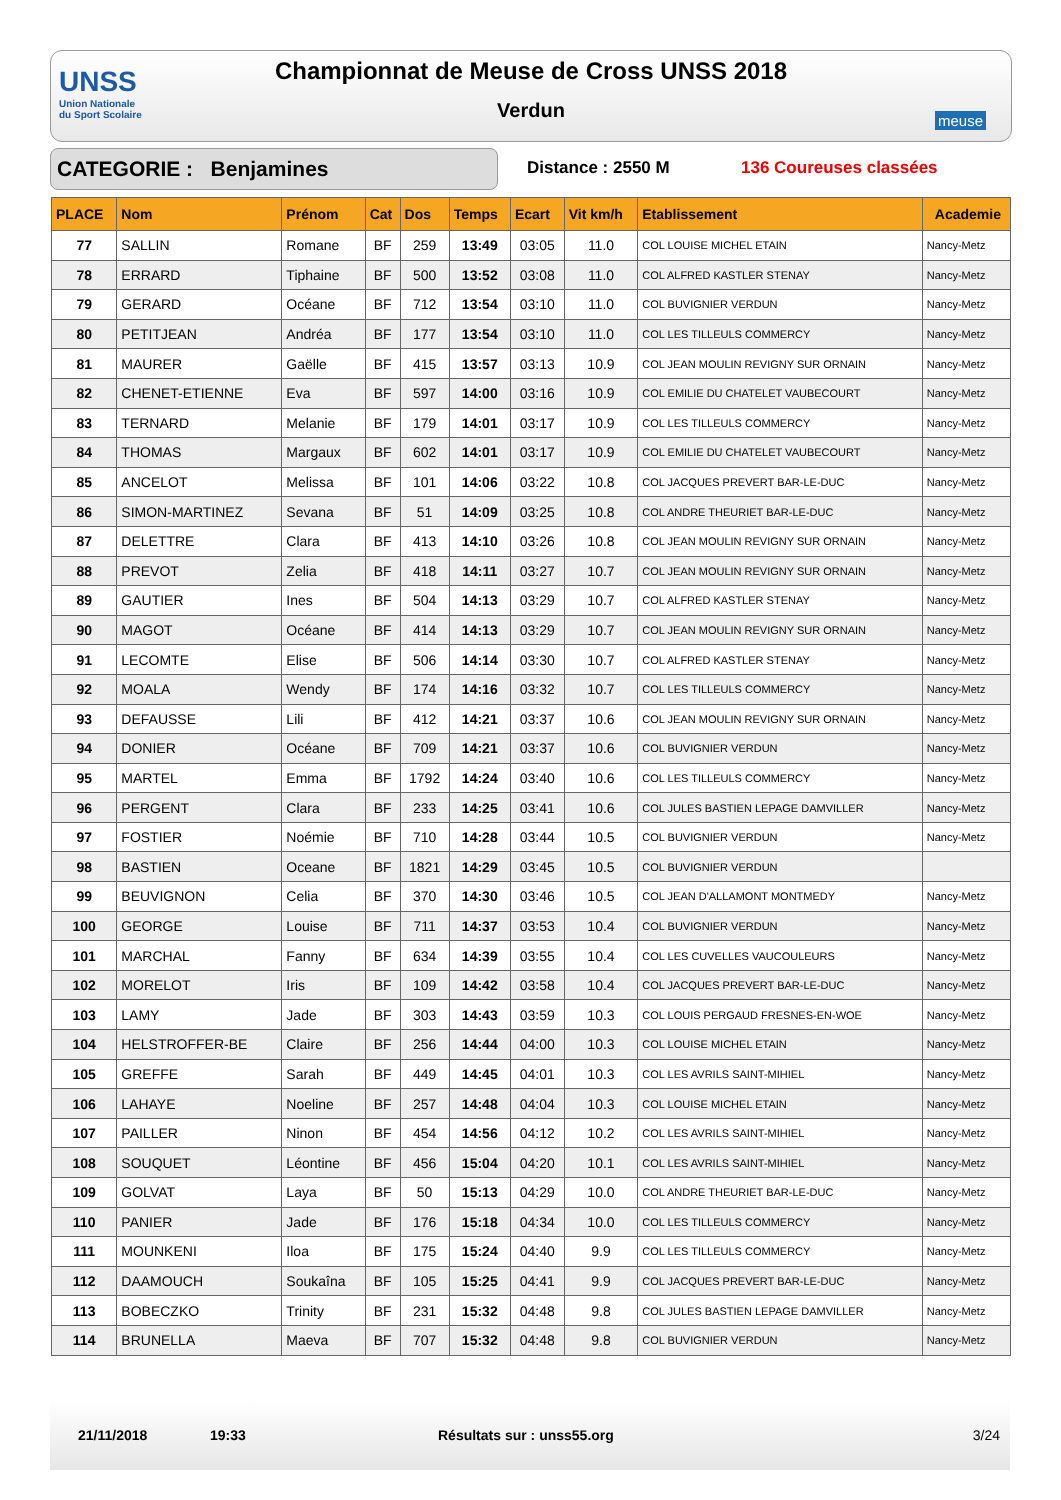UNSS
Union Nationale
du Sport Scolaire
Championnat de Meuse de Cross UNSS 2018
Verdun
meuse
CATEGORIE : Benjamines Distance : 2550 M 136 Coureuses classées
| PLACE | Nom | Prénom | Cat | Dos | Temps | Ecart | Vit km/h | Etablissement | Academie |
| --- | --- | --- | --- | --- | --- | --- | --- | --- | --- |
| 77 | SALLIN | Romane | BF | 259 | 13:49 | 03:05 | 11.0 | COL LOUISE MICHEL ETAIN | Nancy-Metz |
| 78 | ERRARD | Tiphaine | BF | 500 | 13:52 | 03:08 | 11.0 | COL ALFRED KASTLER STENAY | Nancy-Metz |
| 79 | GERARD | Océane | BF | 712 | 13:54 | 03:10 | 11.0 | COL BUVIGNIER VERDUN | Nancy-Metz |
| 80 | PETITJEAN | Andréa | BF | 177 | 13:54 | 03:10 | 11.0 | COL LES TILLEULS COMMERCY | Nancy-Metz |
| 81 | MAURER | Gaëlle | BF | 415 | 13:57 | 03:13 | 10.9 | COL JEAN MOULIN REVIGNY SUR ORNAIN | Nancy-Metz |
| 82 | CHENET-ETIENNE | Eva | BF | 597 | 14:00 | 03:16 | 10.9 | COL EMILIE DU CHATELET VAUBECOURT | Nancy-Metz |
| 83 | TERNARD | Melanie | BF | 179 | 14:01 | 03:17 | 10.9 | COL LES TILLEULS COMMERCY | Nancy-Metz |
| 84 | THOMAS | Margaux | BF | 602 | 14:01 | 03:17 | 10.9 | COL EMILIE DU CHATELET VAUBECOURT | Nancy-Metz |
| 85 | ANCELOT | Melissa | BF | 101 | 14:06 | 03:22 | 10.8 | COL JACQUES PREVERT BAR-LE-DUC | Nancy-Metz |
| 86 | SIMON-MARTINEZ | Sevana | BF | 51 | 14:09 | 03:25 | 10.8 | COL ANDRE THEURIET BAR-LE-DUC | Nancy-Metz |
| 87 | DELETTRE | Clara | BF | 413 | 14:10 | 03:26 | 10.8 | COL JEAN MOULIN REVIGNY SUR ORNAIN | Nancy-Metz |
| 88 | PREVOT | Zelia | BF | 418 | 14:11 | 03:27 | 10.7 | COL JEAN MOULIN REVIGNY SUR ORNAIN | Nancy-Metz |
| 89 | GAUTIER | Ines | BF | 504 | 14:13 | 03:29 | 10.7 | COL ALFRED KASTLER STENAY | Nancy-Metz |
| 90 | MAGOT | Océane | BF | 414 | 14:13 | 03:29 | 10.7 | COL JEAN MOULIN REVIGNY SUR ORNAIN | Nancy-Metz |
| 91 | LECOMTE | Elise | BF | 506 | 14:14 | 03:30 | 10.7 | COL ALFRED KASTLER STENAY | Nancy-Metz |
| 92 | MOALA | Wendy | BF | 174 | 14:16 | 03:32 | 10.7 | COL LES TILLEULS COMMERCY | Nancy-Metz |
| 93 | DEFAUSSE | Lili | BF | 412 | 14:21 | 03:37 | 10.6 | COL JEAN MOULIN REVIGNY SUR ORNAIN | Nancy-Metz |
| 94 | DONIER | Océane | BF | 709 | 14:21 | 03:37 | 10.6 | COL BUVIGNIER VERDUN | Nancy-Metz |
| 95 | MARTEL | Emma | BF | 1792 | 14:24 | 03:40 | 10.6 | COL LES TILLEULS COMMERCY | Nancy-Metz |
| 96 | PERGENT | Clara | BF | 233 | 14:25 | 03:41 | 10.6 | COL JULES BASTIEN LEPAGE DAMVILLER | Nancy-Metz |
| 97 | FOSTIER | Noémie | BF | 710 | 14:28 | 03:44 | 10.5 | COL BUVIGNIER VERDUN | Nancy-Metz |
| 98 | BASTIEN | Oceane | BF | 1821 | 14:29 | 03:45 | 10.5 | COL BUVIGNIER VERDUN | |
| 99 | BEUVIGNON | Celia | BF | 370 | 14:30 | 03:46 | 10.5 | COL JEAN D'ALLAMONT MONTMEDY | Nancy-Metz |
| 100 | GEORGE | Louise | BF | 711 | 14:37 | 03:53 | 10.4 | COL BUVIGNIER VERDUN | Nancy-Metz |
| 101 | MARCHAL | Fanny | BF | 634 | 14:39 | 03:55 | 10.4 | COL LES CUVELLES VAUCOULEURS | Nancy-Metz |
| 102 | MORELOT | Iris | BF | 109 | 14:42 | 03:58 | 10.4 | COL JACQUES PREVERT BAR-LE-DUC | Nancy-Metz |
| 103 | LAMY | Jade | BF | 303 | 14:43 | 03:59 | 10.3 | COL LOUIS PERGAUD FRESNES-EN-WOE | Nancy-Metz |
| 104 | HELSTROFFER-BE | Claire | BF | 256 | 14:44 | 04:00 | 10.3 | COL LOUISE MICHEL ETAIN | Nancy-Metz |
| 105 | GREFFE | Sarah | BF | 449 | 14:45 | 04:01 | 10.3 | COL LES AVRILS SAINT-MIHIEL | Nancy-Metz |
| 106 | LAHAYE | Noeline | BF | 257 | 14:48 | 04:04 | 10.3 | COL LOUISE MICHEL ETAIN | Nancy-Metz |
| 107 | PAILLER | Ninon | BF | 454 | 14:56 | 04:12 | 10.2 | COL LES AVRILS SAINT-MIHIEL | Nancy-Metz |
| 108 | SOUQUET | Léontine | BF | 456 | 15:04 | 04:20 | 10.1 | COL LES AVRILS SAINT-MIHIEL | Nancy-Metz |
| 109 | GOLVAT | Laya | BF | 50 | 15:13 | 04:29 | 10.0 | COL ANDRE THEURIET BAR-LE-DUC | Nancy-Metz |
| 110 | PANIER | Jade | BF | 176 | 15:18 | 04:34 | 10.0 | COL LES TILLEULS COMMERCY | Nancy-Metz |
| 111 | MOUNKENI | Iloa | BF | 175 | 15:24 | 04:40 | 9.9 | COL LES TILLEULS COMMERCY | Nancy-Metz |
| 112 | DAAMOUCH | Soukaîna | BF | 105 | 15:25 | 04:41 | 9.9 | COL JACQUES PREVERT BAR-LE-DUC | Nancy-Metz |
| 113 | BOBECZKO | Trinity | BF | 231 | 15:32 | 04:48 | 9.8 | COL JULES BASTIEN LEPAGE DAMVILLER | Nancy-Metz |
| 114 | BRUNELLA | Maeva | BF | 707 | 15:32 | 04:48 | 9.8 | COL BUVIGNIER VERDUN | Nancy-Metz |
21/11/2018 19:33 Résultats sur : unss55.org 3/24